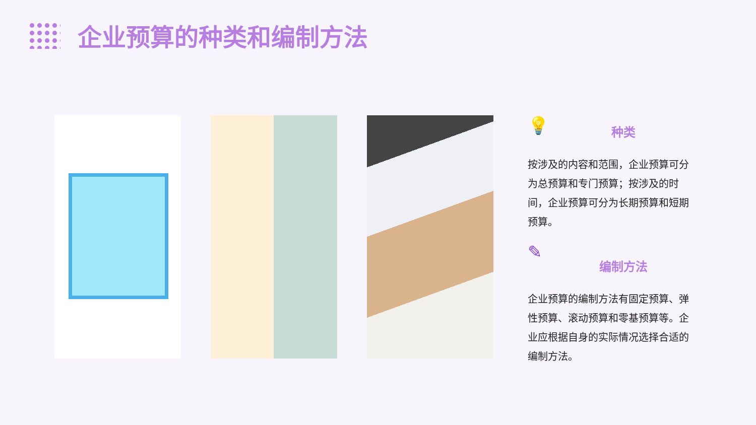企业预算的种类和编制方法
💡
种类
按涉及的内容和范围，企业预算可分为总预算和专门预算；按涉及的时间，企业预算可分为长期预算和短期预算。
✎
编制方法
企业预算的编制方法有固定预算、弹性预算、滚动预算和零基预算等。企业应根据自身的实际情况选择合适的编制方法。